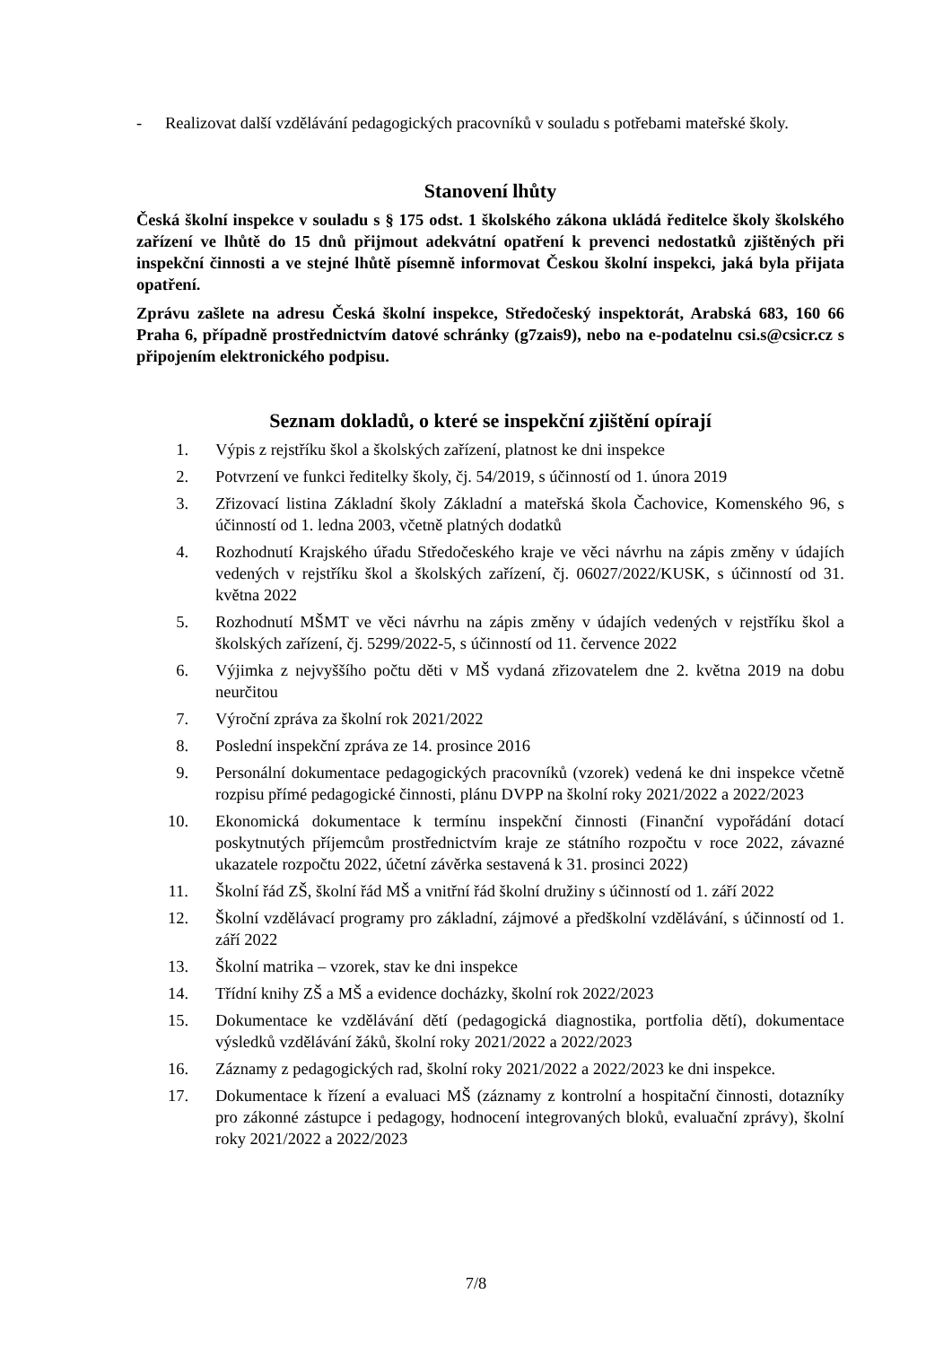- Realizovat další vzdělávání pedagogických pracovníků v souladu s potřebami mateřské školy.
Stanovení lhůty
Česká školní inspekce v souladu s § 175 odst. 1 školského zákona ukládá ředitelce školy školského zařízení ve lhůtě do 15 dnů přijmout adekvátní opatření k prevenci nedostatků zjištěných při inspekční činnosti a ve stejné lhůtě písemně informovat Českou školní inspekci, jaká byla přijata opatření.
Zprávu zašlete na adresu Česká školní inspekce, Středočeský inspektorát, Arabská 683, 160 66 Praha 6, případně prostřednictvím datové schránky (g7zais9), nebo na e-podatelnu csi.s@csicr.cz s připojením elektronického podpisu.
Seznam dokladů, o které se inspekční zjištění opírají
1. Výpis z rejstříku škol a školských zařízení, platnost ke dni inspekce
2. Potvrzení ve funkci ředitelky školy, čj. 54/2019, s účinností od 1. února 2019
3. Zřizovací listina Základní školy Základní a mateřská škola Čachovice, Komenského 96, s účinností od 1. ledna 2003, včetně platných dodatků
4. Rozhodnutí Krajského úřadu Středočeského kraje ve věci návrhu na zápis změny v údajích vedených v rejstříku škol a školských zařízení, čj. 06027/2022/KUSK, s účinností od 31. května 2022
5. Rozhodnutí MŠMT ve věci návrhu na zápis změny v údajích vedených v rejstříku škol a školských zařízení, čj. 5299/2022-5, s účinností od 11. července 2022
6. Výjimka z nejvyššího počtu děti v MŠ vydaná zřizovatelem dne 2. května 2019 na dobu neurčitou
7. Výroční zpráva za školní rok 2021/2022
8. Poslední inspekční zpráva ze 14. prosince 2016
9. Personální dokumentace pedagogických pracovníků (vzorek) vedená ke dni inspekce včetně rozpisu přímé pedagogické činnosti, plánu DVPP na školní roky 2021/2022 a 2022/2023
10. Ekonomická dokumentace k termínu inspekční činnosti (Finanční vypořádání dotací poskytnutých příjemcům prostřednictvím kraje ze státního rozpočtu v roce 2022, závazné ukazatele rozpočtu 2022, účetní závěrka sestavená k 31. prosinci 2022)
11. Školní řád ZŠ, školní řád MŠ a vnitřní řád školní družiny s účinností od 1. září 2022
12. Školní vzdělávací programy pro základní, zájmové a předškolní vzdělávání, s účinností od 1. září 2022
13. Školní matrika – vzorek, stav ke dni inspekce
14. Třídní knihy ZŠ a MŠ a evidence docházky, školní rok 2022/2023
15. Dokumentace ke vzdělávání dětí (pedagogická diagnostika, portfolia dětí), dokumentace výsledků vzdělávání žáků, školní roky 2021/2022 a 2022/2023
16. Záznamy z pedagogických rad, školní roky 2021/2022 a 2022/2023 ke dni inspekce.
17. Dokumentace k řízení a evaluaci MŠ (záznamy z kontrolní a hospitační činnosti, dotazníky pro zákonné zástupce i pedagogy, hodnocení integrovaných bloků, evaluační zprávy), školní roky 2021/2022 a 2022/2023
7/8